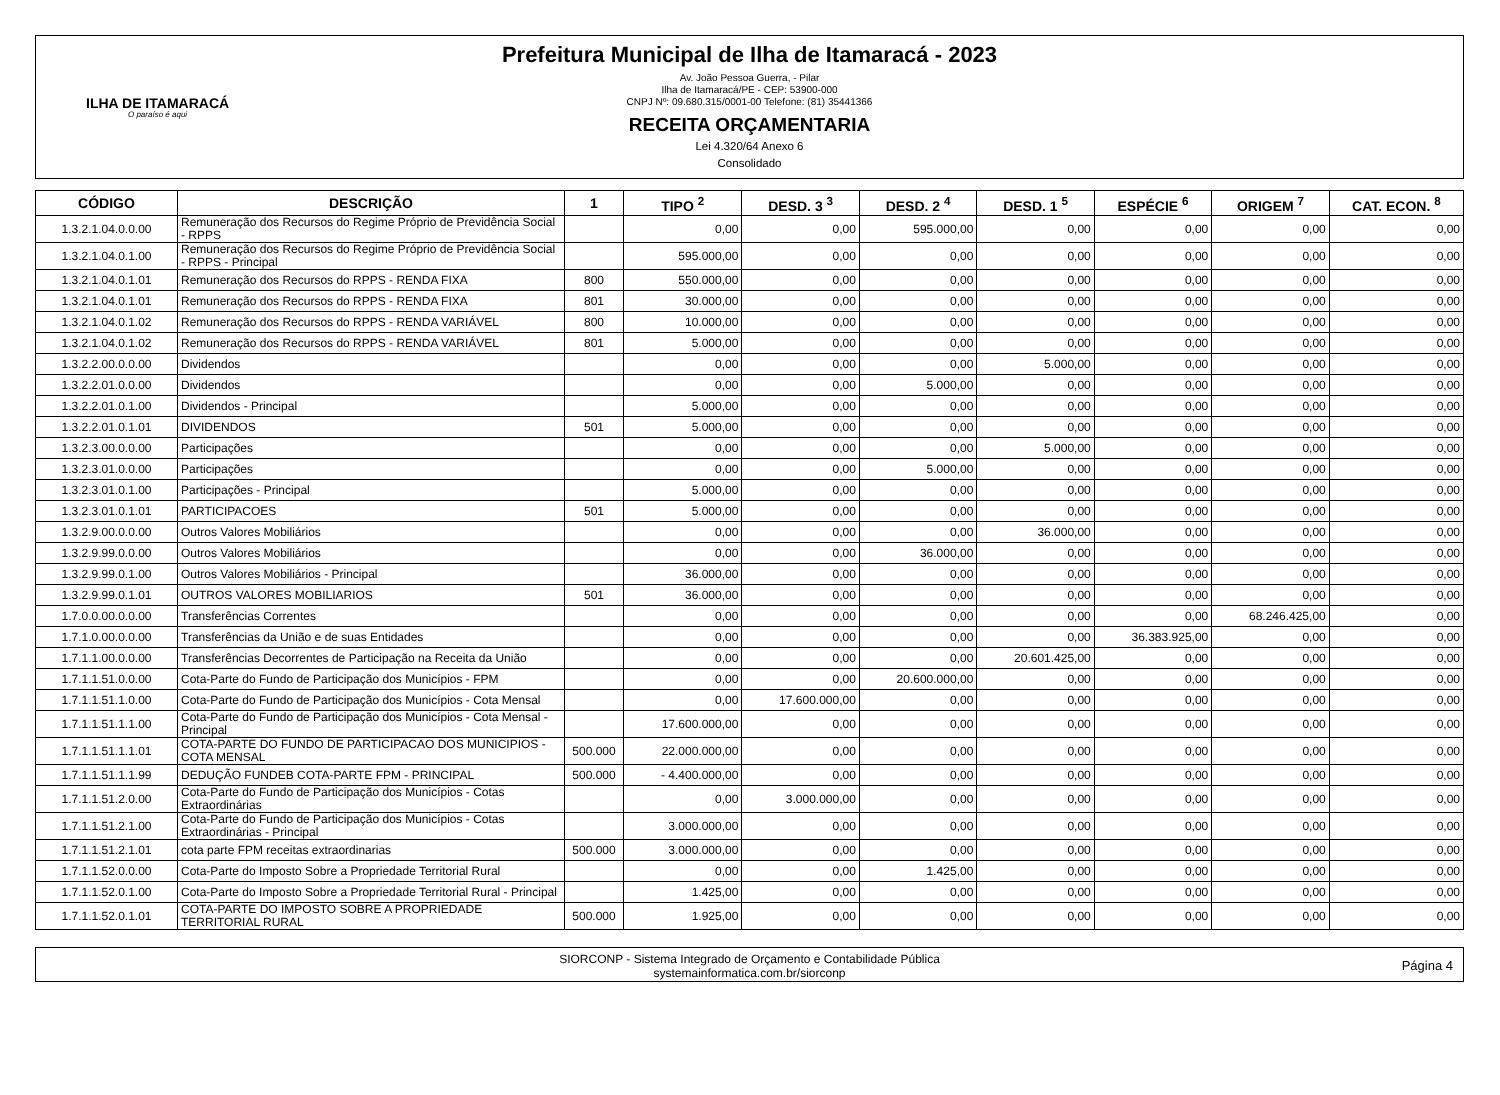ILHA DE ITAMARACÁ
O paraíso é aqui
Prefeitura Municipal de Ilha de Itamaracá - 2023
Av. João Pessoa Guerra, - Pilar
Ilha de Itamaracá/PE - CEP: 53900-000
CNPJ Nº: 09.680.315/0001-00 Telefone: (81) 35441366
RECEITA ORÇAMENTARIA
Lei 4.320/64 Anexo 6
Consolidado
| CÓDIGO | DESCRIÇÃO | 1 | TIPO <sup>2</sup> | DESD. 3 <sup>3</sup> | DESD. 2 <sup>4</sup> | DESD. 1 <sup>5</sup> | ESPÉCIE <sup>6</sup> | ORIGEM <sup>7</sup> | CAT. ECON. <sup>8</sup> |
| --- | --- | --- | --- | --- | --- | --- | --- | --- | --- |
| 1.3.2.1.04.0.0.00 | Remuneração dos Recursos do Regime Próprio de Previdência Social - RPPS | | 0,00 | 0,00 | 595.000,00 | 0,00 | 0,00 | 0,00 | 0,00 |
| 1.3.2.1.04.0.1.00 | Remuneração dos Recursos do Regime Próprio de Previdência Social - RPPS - Principal | | 595.000,00 | 0,00 | 0,00 | 0,00 | 0,00 | 0,00 | 0,00 |
| 1.3.2.1.04.0.1.01 | Remuneração dos Recursos do RPPS - RENDA FIXA | 800 | 550.000,00 | 0,00 | 0,00 | 0,00 | 0,00 | 0,00 | 0,00 |
| 1.3.2.1.04.0.1.01 | Remuneração dos Recursos do RPPS - RENDA FIXA | 801 | 30.000,00 | 0,00 | 0,00 | 0,00 | 0,00 | 0,00 | 0,00 |
| 1.3.2.1.04.0.1.02 | Remuneração dos Recursos do RPPS - RENDA VARIÁVEL | 800 | 10.000,00 | 0,00 | 0,00 | 0,00 | 0,00 | 0,00 | 0,00 |
| 1.3.2.1.04.0.1.02 | Remuneração dos Recursos do RPPS - RENDA VARIÁVEL | 801 | 5.000,00 | 0,00 | 0,00 | 0,00 | 0,00 | 0,00 | 0,00 |
| 1.3.2.2.00.0.0.00 | Dividendos | | 0,00 | 0,00 | 0,00 | 5.000,00 | 0,00 | 0,00 | 0,00 |
| 1.3.2.2.01.0.0.00 | Dividendos | | 0,00 | 0,00 | 5.000,00 | 0,00 | 0,00 | 0,00 | 0,00 |
| 1.3.2.2.01.0.1.00 | Dividendos - Principal | | 5.000,00 | 0,00 | 0,00 | 0,00 | 0,00 | 0,00 | 0,00 |
| 1.3.2.2.01.0.1.01 | DIVIDENDOS | 501 | 5.000,00 | 0,00 | 0,00 | 0,00 | 0,00 | 0,00 | 0,00 |
| 1.3.2.3.00.0.0.00 | Participações | | 0,00 | 0,00 | 0,00 | 5.000,00 | 0,00 | 0,00 | 0,00 |
| 1.3.2.3.01.0.0.00 | Participações | | 0,00 | 0,00 | 5.000,00 | 0,00 | 0,00 | 0,00 | 0,00 |
| 1.3.2.3.01.0.1.00 | Participações - Principal | | 5.000,00 | 0,00 | 0,00 | 0,00 | 0,00 | 0,00 | 0,00 |
| 1.3.2.3.01.0.1.01 | PARTICIPACOES | 501 | 5.000,00 | 0,00 | 0,00 | 0,00 | 0,00 | 0,00 | 0,00 |
| 1.3.2.9.00.0.0.00 | Outros Valores Mobiliários | | 0,00 | 0,00 | 0,00 | 36.000,00 | 0,00 | 0,00 | 0,00 |
| 1.3.2.9.99.0.0.00 | Outros Valores Mobiliários | | 0,00 | 0,00 | 36.000,00 | 0,00 | 0,00 | 0,00 | 0,00 |
| 1.3.2.9.99.0.1.00 | Outros Valores Mobiliários - Principal | | 36.000,00 | 0,00 | 0,00 | 0,00 | 0,00 | 0,00 | 0,00 |
| 1.3.2.9.99.0.1.01 | OUTROS VALORES MOBILIARIOS | 501 | 36.000,00 | 0,00 | 0,00 | 0,00 | 0,00 | 0,00 | 0,00 |
| 1.7.0.0.00.0.0.00 | Transferências Correntes | | 0,00 | 0,00 | 0,00 | 0,00 | 0,00 | 68.246.425,00 | 0,00 |
| 1.7.1.0.00.0.0.00 | Transferências da União e de suas Entidades | | 0,00 | 0,00 | 0,00 | 0,00 | 36.383.925,00 | 0,00 | 0,00 |
| 1.7.1.1.00.0.0.00 | Transferências Decorrentes de Participação na Receita da União | | 0,00 | 0,00 | 0,00 | 20.601.425,00 | 0,00 | 0,00 | 0,00 |
| 1.7.1.1.51.0.0.00 | Cota-Parte do Fundo de Participação dos Municípios - FPM | | 0,00 | 0,00 | 20.600.000,00 | 0,00 | 0,00 | 0,00 | 0,00 |
| 1.7.1.1.51.1.0.00 | Cota-Parte do Fundo de Participação dos Municípios - Cota Mensal | | 0,00 | 17.600.000,00 | 0,00 | 0,00 | 0,00 | 0,00 | 0,00 |
| 1.7.1.1.51.1.1.00 | Cota-Parte do Fundo de Participação dos Municípios - Cota Mensal - Principal | | 17.600.000,00 | 0,00 | 0,00 | 0,00 | 0,00 | 0,00 | 0,00 |
| 1.7.1.1.51.1.1.01 | COTA-PARTE DO FUNDO DE PARTICIPACAO DOS MUNICIPIOS - COTA MENSAL | 500.000 | 22.000.000,00 | 0,00 | 0,00 | 0,00 | 0,00 | 0,00 | 0,00 |
| 1.7.1.1.51.1.1.99 | DEDUÇÃO FUNDEB COTA-PARTE FPM - PRINCIPAL | 500.000 | - 4.400.000,00 | 0,00 | 0,00 | 0,00 | 0,00 | 0,00 | 0,00 |
| 1.7.1.1.51.2.0.00 | Cota-Parte do Fundo de Participação dos Municípios - Cotas Extraordinárias | | 0,00 | 3.000.000,00 | 0,00 | 0,00 | 0,00 | 0,00 | 0,00 |
| 1.7.1.1.51.2.1.00 | Cota-Parte do Fundo de Participação dos Municípios - Cotas Extraordinárias - Principal | | 3.000.000,00 | 0,00 | 0,00 | 0,00 | 0,00 | 0,00 | 0,00 |
| 1.7.1.1.51.2.1.01 | cota parte FPM receitas extraordinarias | 500.000 | 3.000.000,00 | 0,00 | 0,00 | 0,00 | 0,00 | 0,00 | 0,00 |
| 1.7.1.1.52.0.0.00 | Cota-Parte do Imposto Sobre a Propriedade Territorial Rural | | 0,00 | 0,00 | 1.425,00 | 0,00 | 0,00 | 0,00 | 0,00 |
| 1.7.1.1.52.0.1.00 | Cota-Parte do Imposto Sobre a Propriedade Territorial Rural - Principal | | 1.425,00 | 0,00 | 0,00 | 0,00 | 0,00 | 0,00 | 0,00 |
| 1.7.1.1.52.0.1.01 | COTA-PARTE DO IMPOSTO SOBRE A PROPRIEDADE TERRITORIAL RURAL | 500.000 | 1.925,00 | 0,00 | 0,00 | 0,00 | 0,00 | 0,00 | 0,00 |
SIORCONP - Sistema Integrado de Orçamento e Contabilidade Pública
systemainformatica.com.br/siorconp
Página 4